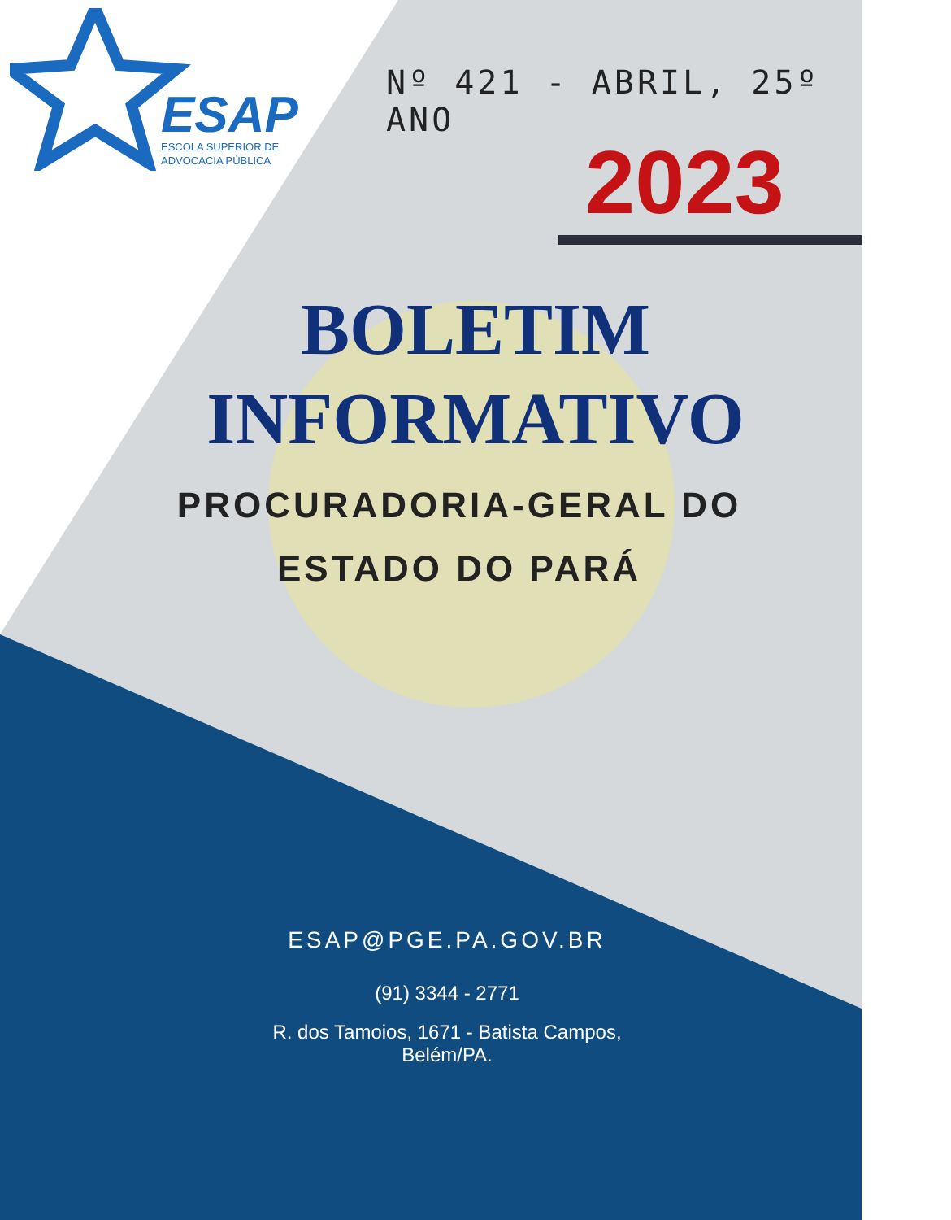ESAP
ESCOLA SUPERIOR DE
ADVOCACIA PÚBLICA
Nº 421 - ABRIL, 25º ANO
2023
BOLETIM
INFORMATIVO
PROCURADORIA-GERAL DO ESTADO DO PARÁ
ESAP@PGE.PA.GOV.BR
(91) 3344 - 2771
R. dos Tamoios, 1671 - Batista Campos,
Belém/PA.